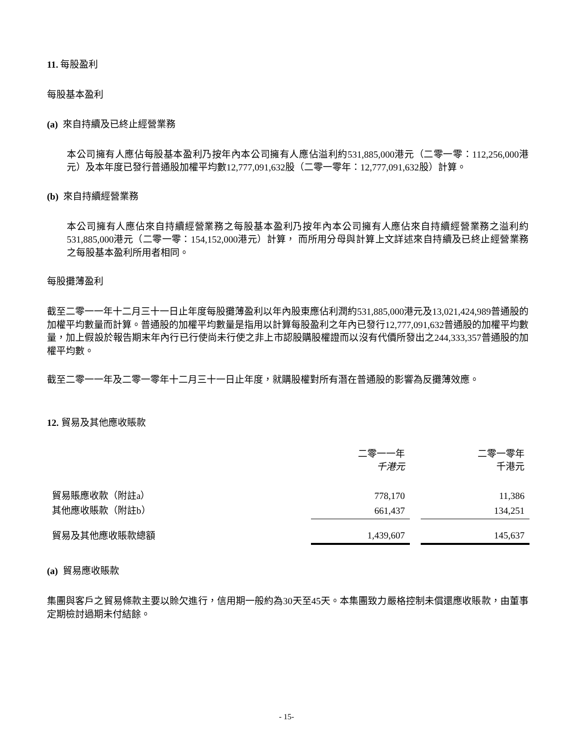11. 每股盈利
每股基本盈利
(a) 來自持續及已終止經營業務
本公司擁有人應佔每股基本盈利乃按年內本公司擁有人應佔溢利約531,885,000港元（二零一零：112,256,000港元）及本年度已發行普通股加權平均數12,777,091,632股（二零一零年：12,777,091,632股）計算。
(b) 來自持續經營業務
本公司擁有人應佔來自持續經營業務之每股基本盈利乃按年內本公司擁有人應佔來自持續經營業務之溢利約531,885,000港元（二零一零：154,152,000港元）計算， 而所用分母與計算上文詳述來自持續及已終止經營業務之每股基本盈利所用者相同。
每股攤薄盈利
截至二零一一年十二月三十一日止年度每股攤薄盈利以年內股東應佔利潤約531,885,000港元及13,021,424,989普通股的加權平均數量而計算。普通股的加權平均數量是指用以計算每股盈利之年內已發行12,777,091,632普通股的加權平均數量，加上假設於報告期末年內行已行使尚未行使之非上市認股購股權證而以沒有代價所發出之244,333,357普通股的加權平均數。
截至二零一一年及二零一零年十二月三十一日止年度，就購股權對所有潛在普通股的影響為反攤薄效應。
12. 貿易及其他應收賬款
| | 二零一一年 千港元 | 二零一零年 千港元 |
| 貿易賬應收款（附註a） | 778,170 | 11,386 |
| 其他應收賬款（附註b） | 661,437 | 134,251 |
| 貿易及其他應收賬款總額 | 1,439,607 | 145,637 |
(a) 貿易應收賬款
集團與客戶之貿易條款主要以賒欠進行，信用期一般約為30天至45天。本集團致力嚴格控制未償還應收賬款，由董事定期檢討過期未付結餘。
- 15-